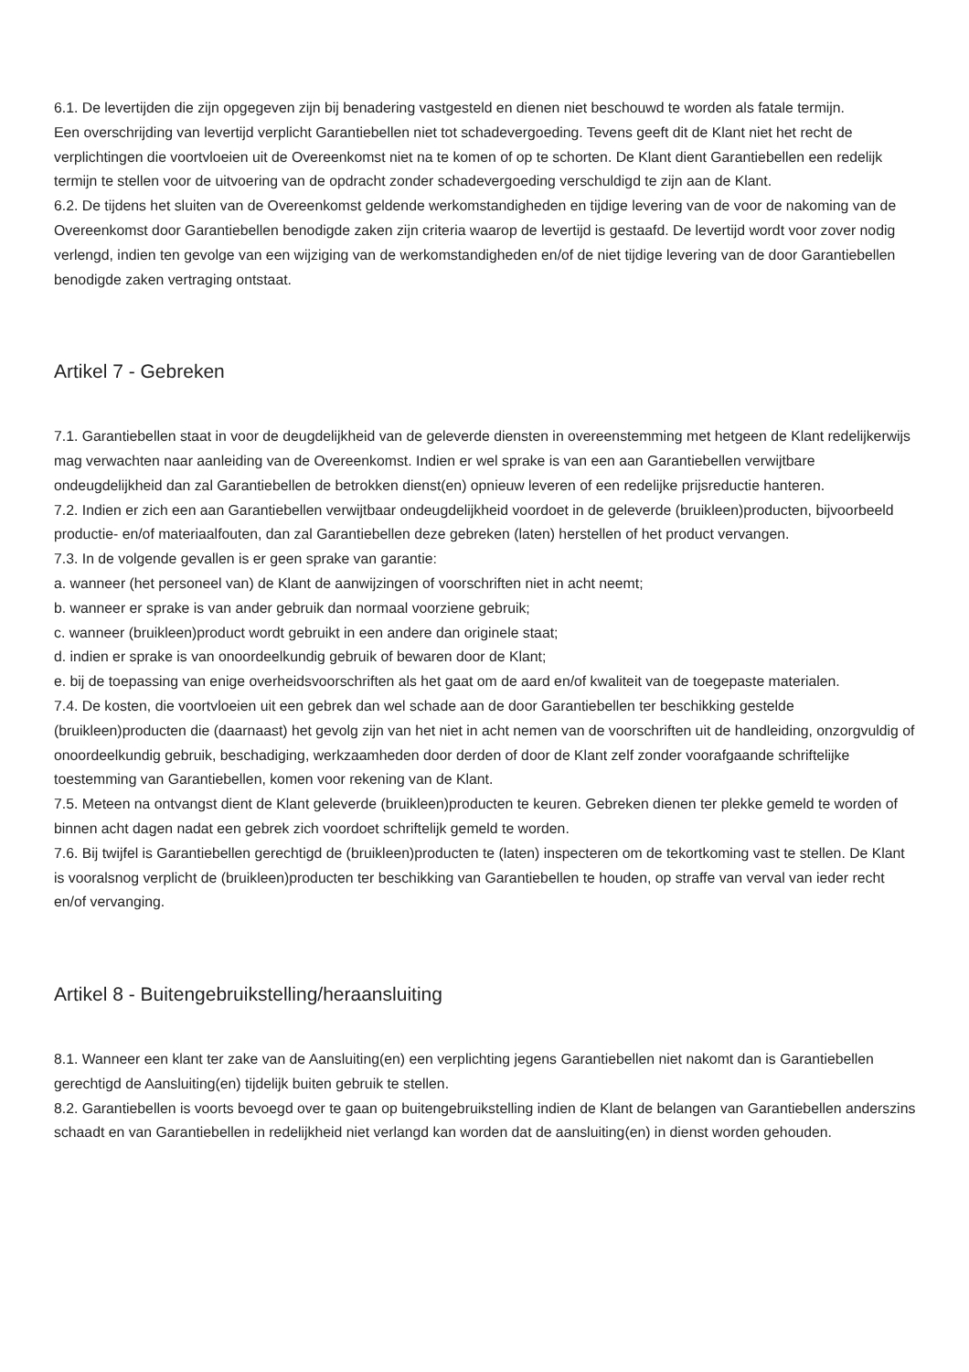6.1. De levertijden die zijn opgegeven zijn bij benadering vastgesteld en dienen niet beschouwd te worden als fatale termijn.
Een overschrijding van levertijd verplicht Garantiebellen niet tot schadevergoeding. Tevens geeft dit de Klant niet het recht de verplichtingen die voortvloeien uit de Overeenkomst niet na te komen of op te schorten. De Klant dient Garantiebellen een redelijk termijn te stellen voor de uitvoering van de opdracht zonder schadevergoeding verschuldigd te zijn aan de Klant.
6.2. De tijdens het sluiten van de Overeenkomst geldende werkomstandigheden en tijdige levering van de voor de nakoming van de Overeenkomst door Garantiebellen benodigde zaken zijn criteria waarop de levertijd is gestaafd. De levertijd wordt voor zover nodig verlengd, indien ten gevolge van een wijziging van de werkomstandigheden en/of de niet tijdige levering van de door Garantiebellen benodigde zaken vertraging ontstaat.
Artikel 7 - Gebreken
7.1. Garantiebellen staat in voor de deugdelijkheid van de geleverde diensten in overeenstemming met hetgeen de Klant redelijkerwijs mag verwachten naar aanleiding van de Overeenkomst. Indien er wel sprake is van een aan Garantiebellen verwijtbare ondeugdelijkheid dan zal Garantiebellen de betrokken dienst(en) opnieuw leveren of een redelijke prijsreductie hanteren.
7.2. Indien er zich een aan Garantiebellen verwijtbaar ondeugdelijkheid voordoet in de geleverde (bruikleen)producten, bijvoorbeeld productie- en/of materiaalfouten, dan zal Garantiebellen deze gebreken (laten) herstellen of het product vervangen.
7.3. In de volgende gevallen is er geen sprake van garantie:
a. wanneer (het personeel van) de Klant de aanwijzingen of voorschriften niet in acht neemt;
b. wanneer er sprake is van ander gebruik dan normaal voorziene gebruik;
c. wanneer (bruikleen)product wordt gebruikt in een andere dan originele staat;
d. indien er sprake is van onoordeelkundig gebruik of bewaren door de Klant;
e. bij de toepassing van enige overheidsvoorschriften als het gaat om de aard en/of kwaliteit van de toegepaste materialen.
7.4. De kosten, die voortvloeien uit een gebrek dan wel schade aan de door Garantiebellen ter beschikking gestelde (bruikleen)producten die (daarnaast) het gevolg zijn van het niet in acht nemen van de voorschriften uit de handleiding, onzorgvuldig of onoordeelkundig gebruik, beschadiging, werkzaamheden door derden of door de Klant zelf zonder voorafgaande schriftelijke toestemming van Garantiebellen, komen voor rekening van de Klant.
7.5. Meteen na ontvangst dient de Klant geleverde (bruikleen)producten te keuren. Gebreken dienen ter plekke gemeld te worden of binnen acht dagen nadat een gebrek zich voordoet schriftelijk gemeld te worden.
7.6. Bij twijfel is Garantiebellen gerechtigd de (bruikleen)producten te (laten) inspecteren om de tekortkoming vast te stellen. De Klant is vooralsnog verplicht de (bruikleen)producten ter beschikking van Garantiebellen te houden, op straffe van verval van ieder recht en/of vervanging.
Artikel 8 - Buitengebruikstelling/heraansluiting
8.1. Wanneer een klant ter zake van de Aansluiting(en) een verplichting jegens Garantiebellen niet nakomt dan is Garantiebellen gerechtigd de Aansluiting(en) tijdelijk buiten gebruik te stellen.
8.2. Garantiebellen is voorts bevoegd over te gaan op buitengebruikstelling indien de Klant de belangen van Garantiebellen anderszins schaadt en van Garantiebellen in redelijkheid niet verlangd kan worden dat de aansluiting(en) in dienst worden gehouden.